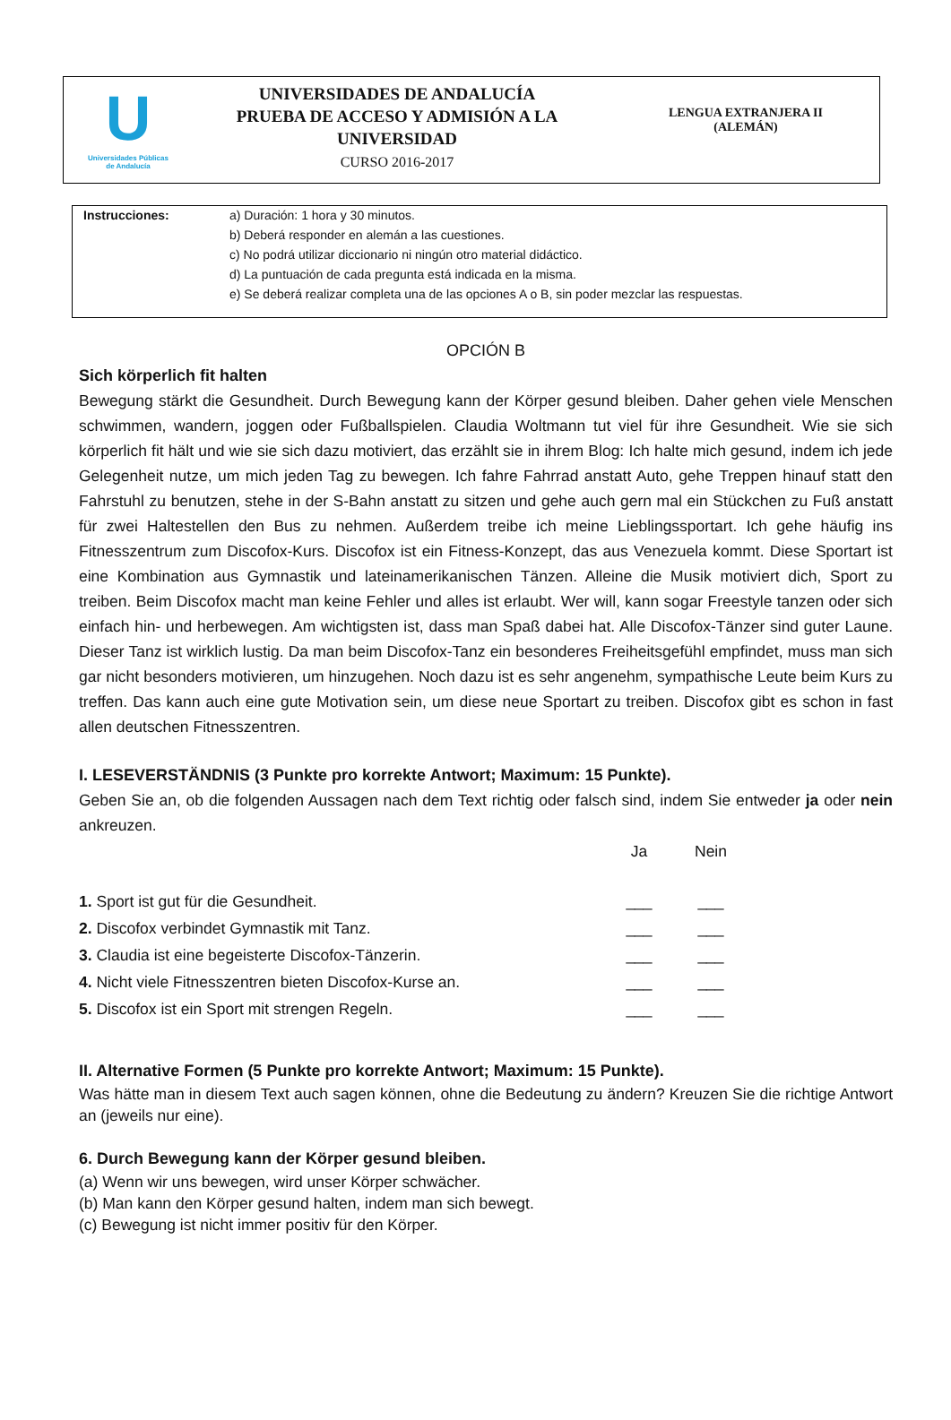U
Universidades Públicas
de Andalucía
UNIVERSIDADES DE ANDALUCÍA
PRUEBA DE ACCESO Y ADMISIÓN A LA UNIVERSIDAD
CURSO 2016-2017
LENGUA EXTRANJERA II
(ALEMÁN)
Instrucciones: a) Duración: 1 hora y 30 minutos.
b) Deberá responder en alemán a las cuestiones.
c) No podrá utilizar diccionario ni ningún otro material didáctico.
d) La puntuación de cada pregunta está indicada en la misma.
e) Se deberá realizar completa una de las opciones A o B, sin poder mezclar las respuestas.
OPCIÓN B
Sich körperlich fit halten
Bewegung stärkt die Gesundheit. Durch Bewegung kann der Körper gesund bleiben. Daher gehen viele Menschen schwimmen, wandern, joggen oder Fußballspielen. Claudia Woltmann tut viel für ihre Gesundheit. Wie sie sich körperlich fit hält und wie sie sich dazu motiviert, das erzählt sie in ihrem Blog: Ich halte mich gesund, indem ich jede Gelegenheit nutze, um mich jeden Tag zu bewegen. Ich fahre Fahrrad anstatt Auto, gehe Treppen hinauf statt den Fahrstuhl zu benutzen, stehe in der S-Bahn anstatt zu sitzen und gehe auch gern mal ein Stückchen zu Fuß anstatt für zwei Haltestellen den Bus zu nehmen. Außerdem treibe ich meine Lieblingssportart. Ich gehe häufig ins Fitnesszentrum zum Discofox-Kurs. Discofox ist ein Fitness-Konzept, das aus Venezuela kommt. Diese Sportart ist eine Kombination aus Gymnastik und lateinamerikanischen Tänzen. Alleine die Musik motiviert dich, Sport zu treiben. Beim Discofox macht man keine Fehler und alles ist erlaubt. Wer will, kann sogar Freestyle tanzen oder sich einfach hin- und herbewegen. Am wichtigsten ist, dass man Spaß dabei hat. Alle Discofox-Tänzer sind guter Laune. Dieser Tanz ist wirklich lustig. Da man beim Discofox-Tanz ein besonderes Freiheitsgefühl empfindet, muss man sich gar nicht besonders motivieren, um hinzugehen. Noch dazu ist es sehr angenehm, sympathische Leute beim Kurs zu treffen. Das kann auch eine gute Motivation sein, um diese neue Sportart zu treiben. Discofox gibt es schon in fast allen deutschen Fitnesszentren.
I. LESEVERSTÄNDNIS (3 Punkte pro korrekte Antwort; Maximum: 15 Punkte).
Geben Sie an, ob die folgenden Aussagen nach dem Text richtig oder falsch sind, indem Sie entweder ja oder nein ankreuzen.
| | Ja | Nein |
| --- | --- | --- |
| 1. Sport ist gut für die Gesundheit. | ___ | ___ |
| 2. Discofox verbindet Gymnastik mit Tanz. | ___ | ___ |
| 3. Claudia ist eine begeisterte Discofox-Tänzerin. | ___ | ___ |
| 4. Nicht viele Fitnesszentren bieten Discofox-Kurse an. | ___ | ___ |
| 5. Discofox ist ein Sport mit strengen Regeln. | ___ | ___ |
II. Alternative Formen (5 Punkte pro korrekte Antwort; Maximum: 15 Punkte).
Was hätte man in diesem Text auch sagen können, ohne die Bedeutung zu ändern? Kreuzen Sie die richtige Antwort an (jeweils nur eine).
6. Durch Bewegung kann der Körper gesund bleiben.
(a) Wenn wir uns bewegen, wird unser Körper schwächer.
(b) Man kann den Körper gesund halten, indem man sich bewegt.
(c) Bewegung ist nicht immer positiv für den Körper.